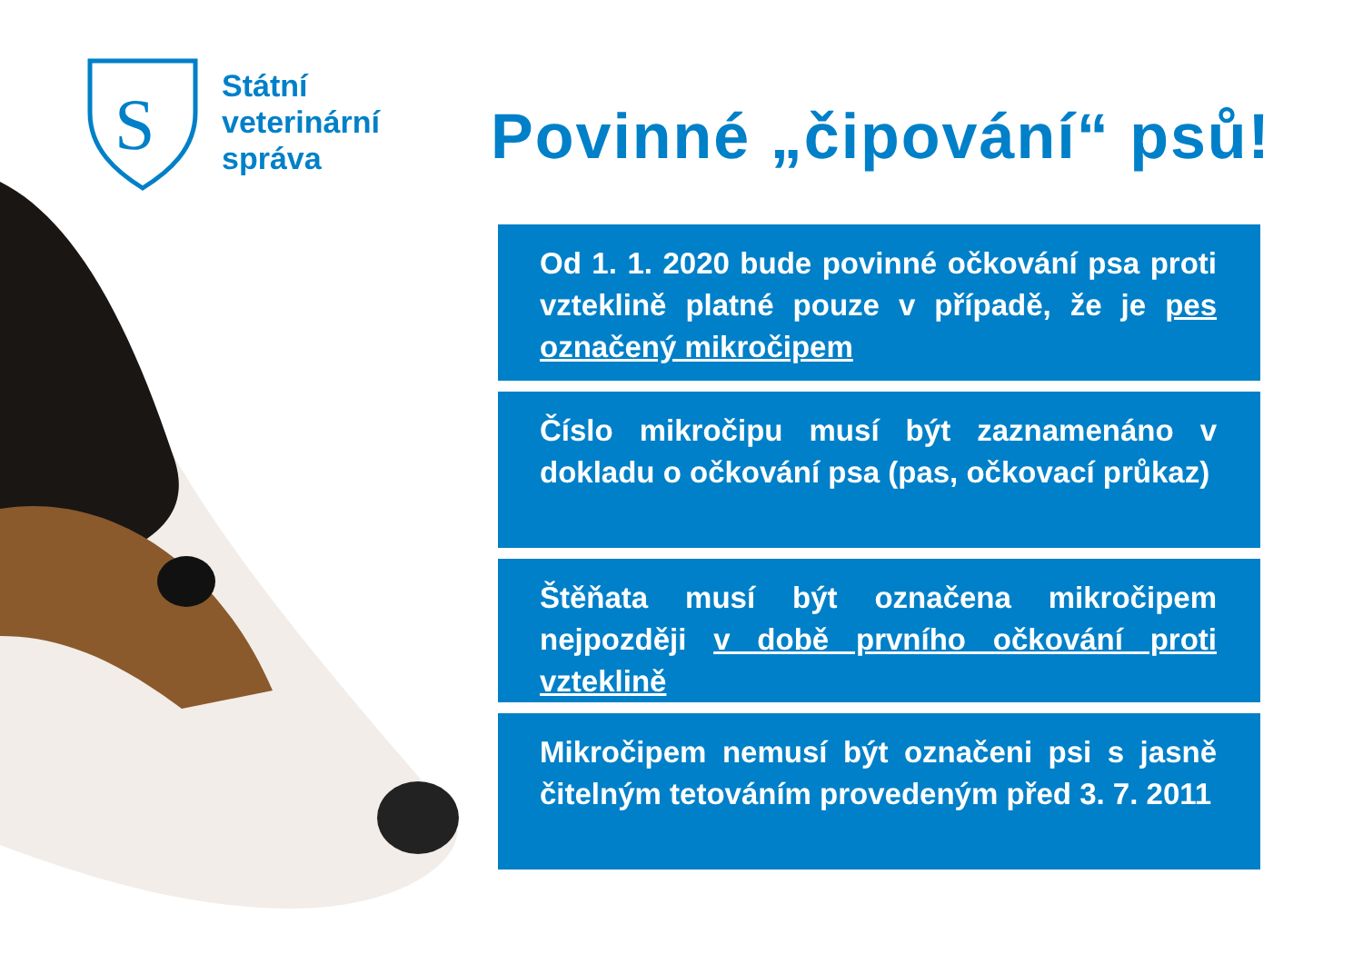S
Státní
veterinární
správa
Povinné „čipování“ psů!
Od 1. 1. 2020 bude povinné očkování psa proti vzteklině platné pouze v případě, že je pes označený mikročipem
Číslo mikročipu musí být zaznamenáno v dokladu o očkování psa (pas, očkovací průkaz)
Štěňata musí být označena mikročipem nejpozději v době prvního očkování proti vzteklině
Mikročipem nemusí být označeni psi s jasně čitelným tetováním provedeným před 3. 7. 2011